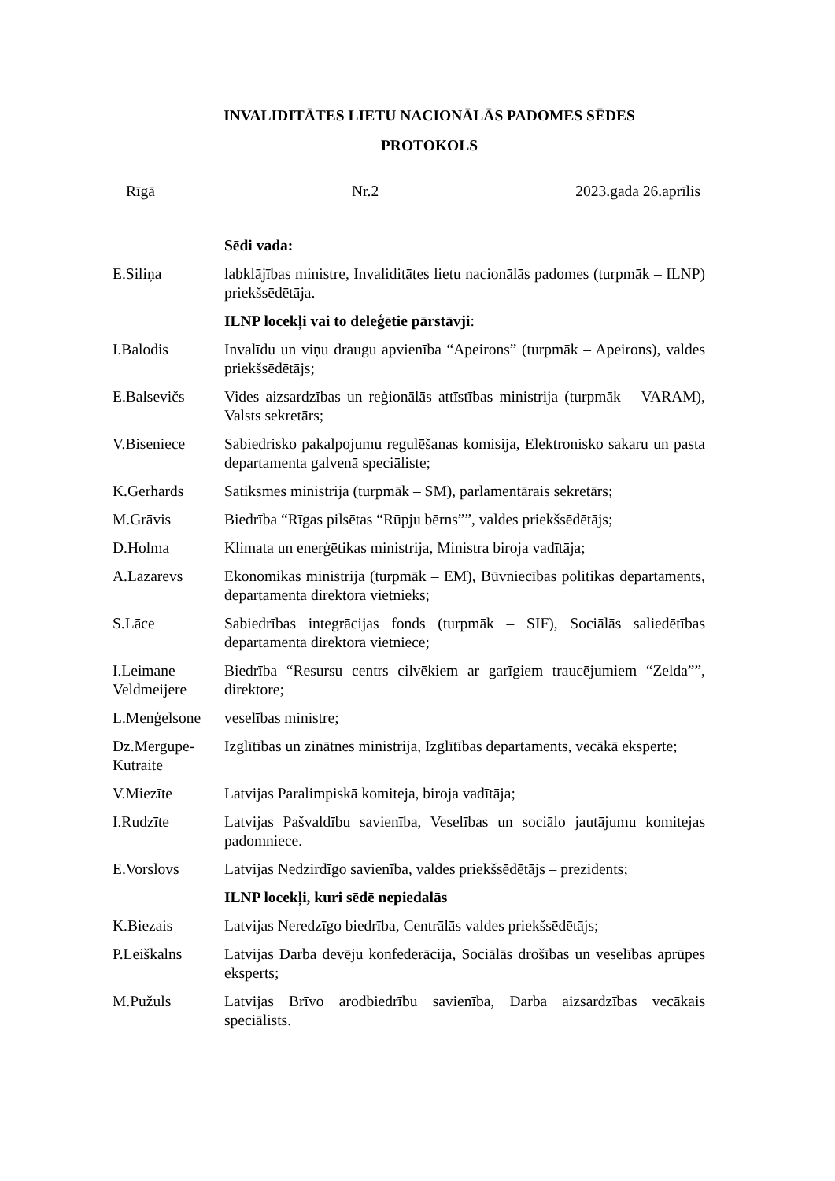INVALIDITĀTES LIETU NACIONĀLĀS PADOMES SĒDES
PROTOKOLS
Rīgā Nr.2 2023.gada 26.aprīlis
| | Sēdi vada: |
| E.Siliņa | labklājības ministre, Invaliditātes lietu nacionālās padomes (turpmāk – ILNP) priekšsēdētāja. |
| | ILNP locekļi vai to deleģētie pārstāvji : |
| I.Balodis | Invalīdu un viņu draugu apvienība “Apeirons” (turpmāk – Apeirons), valdes priekšsēdētājs; |
| E.Balsevičs | Vides aizsardzības un reģionālās attīstības ministrija (turpmāk – VARAM), Valsts sekretārs; |
| V.Biseniece | Sabiedrisko pakalpojumu regulēšanas komisija, Elektronisko sakaru un pasta departamenta galvenā speciāliste; |
| K.Gerhards | Satiksmes ministrija (turpmāk – SM), parlamentārais sekretārs; |
| M.Grāvis | Biedrība “Rīgas pilsētas “Rūpju bērns””, valdes priekšsēdētājs; |
| D.Holma | Klimata un enerģētikas ministrija, Ministra biroja vadītāja; |
| A.Lazarevs | Ekonomikas ministrija (turpmāk – EM), Būvniecības politikas departaments, departamenta direktora vietnieks; |
| S.Lāce | Sabiedrības integrācijas fonds (turpmāk – SIF), Sociālās saliedētības departamenta direktora vietniece; |
| I.Leimane – Veldmeijere | Biedrība “Resursu centrs cilvēkiem ar garīgiem traucējumiem “Zelda””, direktore; |
| L.Menģelsone | veselības ministre; |
| Dz.Mergupe-Kutraite | Izglītības un zinātnes ministrija, Izglītības departaments, vecākā eksperte; |
| V.Miezīte | Latvijas Paralimpiskā komiteja, biroja vadītāja; |
| I.Rudzīte | Latvijas Pašvaldību savienība, Veselības un sociālo jautājumu komitejas padomniece. |
| E.Vorslovs | Latvijas Nedzirdīgo savienība, valdes priekšsēdētājs – prezidents; |
| | ILNP locekļi, kuri sēdē nepiedalās |
| K.Biezais | Latvijas Neredzīgo biedrība, Centrālās valdes priekšsēdētājs; |
| P.Leiškalns | Latvijas Darba devēju konfederācija, Sociālās drošības un veselības aprūpes eksperts; |
| M.Pužuls | Latvijas Brīvo arodbiedrību savienība, Darba aizsardzības vecākais speciālists. |